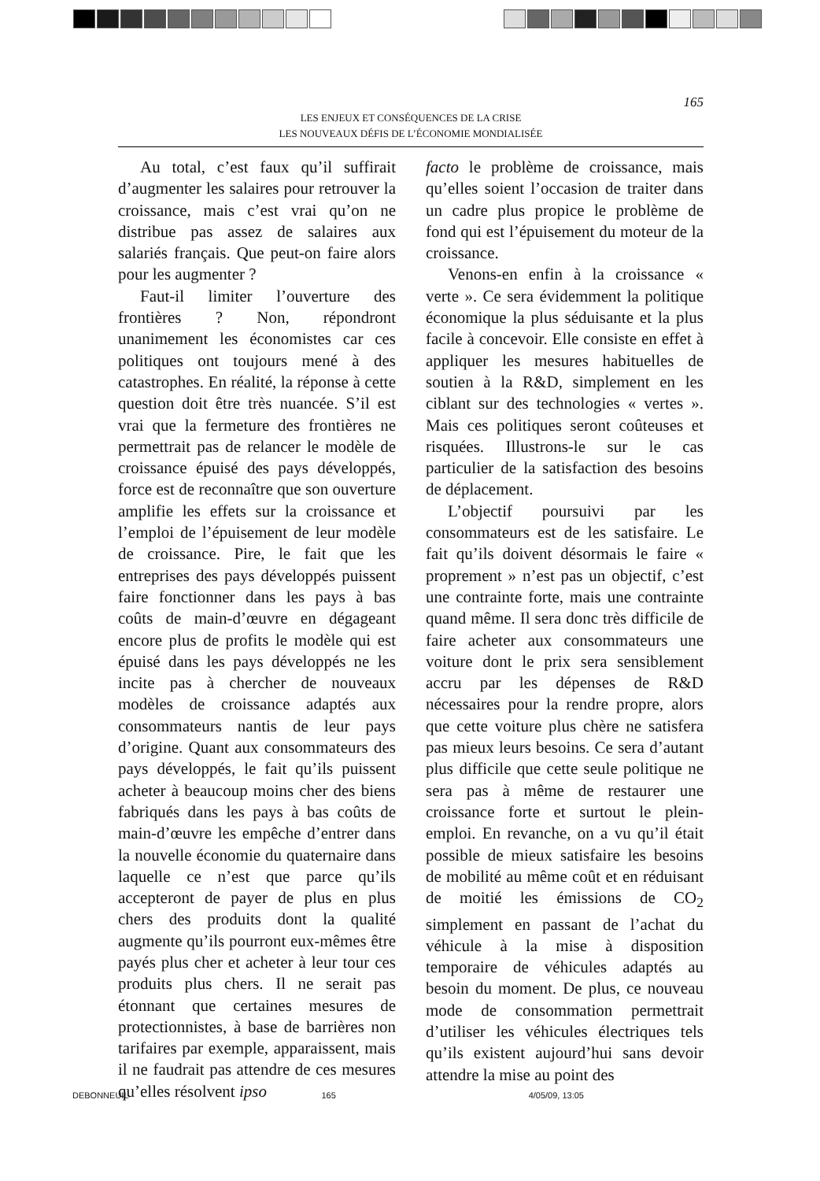165
LES ENJEUX ET CONSÉQUENCES DE LA CRISE
LES NOUVEAUX DÉFIS DE L’ÉCONOMIE MONDIALISÉE
Au total, c’est faux qu’il suffirait d’augmenter les salaires pour retrouver la croissance, mais c’est vrai qu’on ne distribue pas assez de salaires aux salariés français. Que peut-on faire alors pour les augmenter ?
Faut-il limiter l’ouverture des frontières ? Non, répondront unanimement les économistes car ces politiques ont toujours mené à des catastrophes. En réalité, la réponse à cette question doit être très nuancée. S’il est vrai que la fermeture des frontières ne permettrait pas de relancer le modèle de croissance épuisé des pays développés, force est de reconnaître que son ouverture amplifie les effets sur la croissance et l’emploi de l’épuisement de leur modèle de croissance. Pire, le fait que les entreprises des pays développés puissent faire fonctionner dans les pays à bas coûts de main-d’œuvre en dégageant encore plus de profits le modèle qui est épuisé dans les pays développés ne les incite pas à chercher de nouveaux modèles de croissance adaptés aux consommateurs nantis de leur pays d’origine. Quant aux consommateurs des pays développés, le fait qu’ils puissent acheter à beaucoup moins cher des biens fabriqués dans les pays à bas coûts de main-d’œuvre les empêche d’entrer dans la nouvelle économie du quaternaire dans laquelle ce n’est que parce qu’ils accepteront de payer de plus en plus chers des produits dont la qualité augmente qu’ils pourront eux-mêmes être payés plus cher et acheter à leur tour ces produits plus chers. Il ne serait pas étonnant que certaines mesures de protectionnistes, à base de barrières non tarifaires par exemple, apparaissent, mais il ne faudrait pas attendre de ces mesures qu’elles résolvent ipso
facto le problème de croissance, mais qu’elles soient l’occasion de traiter dans un cadre plus propice le problème de fond qui est l’épuisement du moteur de la croissance.
Venons-en enfin à la croissance « verte ». Ce sera évidemment la politique économique la plus séduisante et la plus facile à concevoir. Elle consiste en effet à appliquer les mesures habituelles de soutien à la R&D, simplement en les ciblant sur des technologies « vertes ». Mais ces politiques seront coûteuses et risquées. Illustrons-le sur le cas particulier de la satisfaction des besoins de déplacement.
L’objectif poursuivi par les consommateurs est de les satisfaire. Le fait qu’ils doivent désormais le faire « proprement » n’est pas un objectif, c’est une contrainte forte, mais une contrainte quand même. Il sera donc très difficile de faire acheter aux consommateurs une voiture dont le prix sera sensiblement accru par les dépenses de R&D nécessaires pour la rendre propre, alors que cette voiture plus chère ne satisfera pas mieux leurs besoins. Ce sera d’autant plus difficile que cette seule politique ne sera pas à même de restaurer une croissance forte et surtout le plein-emploi. En revanche, on a vu qu’il était possible de mieux satisfaire les besoins de mobilité au même coût et en réduisant de moitié les émissions de CO<sub>2</sub> simplement en passant de l’achat du véhicule à la mise à disposition temporaire de véhicules adaptés au besoin du moment. De plus, ce nouveau mode de consommation permettrait d’utiliser les véhicules électriques tels qu’ils existent aujourd’hui sans devoir attendre la mise au point des
DEBONNEUIL 165 4/05/09, 13:05